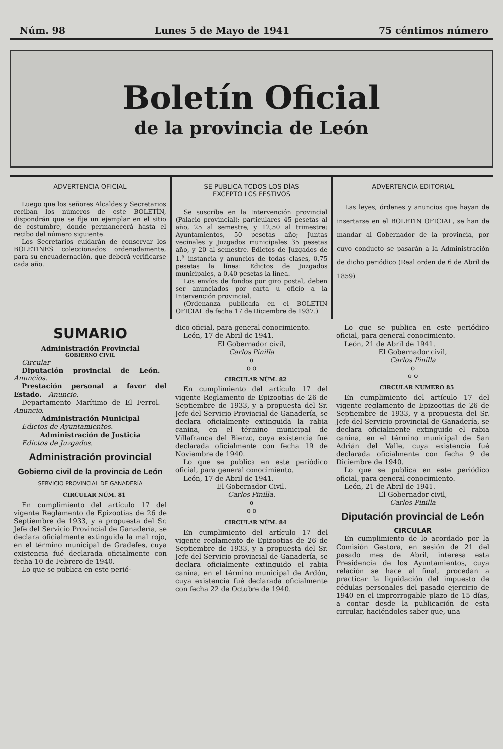Núm. 98 Lunes 5 de Mayo de 1941 75 céntimos número
Boletín Oficial
de la provincia de León
ADVERTENCIA OFICIAL
Luego que los señores Alcaldes y Secretarios reciban los números de este BOLETÍN, dispondrán que se fije un ejemplar en el sitio de costumbre, donde permanecerá hasta el recibo del número siguiente.
Los Secretarios cuidarán de conservar los BOLETINES coleccionados ordenadamente, para su encuadernación, que deberá verificarse cada año.
SE PUBLICA TODOS LOS DÍAS
EXCEPTO LOS FESTIVOS
Se suscribe en la Intervención provincial (Palacio provincial): particulares 45 pesetas al año, 25 al semestre, y 12,50 al trimestre; Ayuntamientos, 50 pesetas año; Juntas vecinales y Juzgados municipales 35 pesetas año, y 20 al semestre. Edictos de Juzgados de 1.<sup>a</sup> instancia y anuncios de todas clases, 0,75 pesetas la línea: Edictos de Juzgados municipales, a 0,40 pesetas la línea.
Los envíos de fondos por giro postal, deben ser anunciados por carta u oficio a la Intervención provincial.
(Ordenanza publicada en el BOLETIN OFICIAL de fecha 17 de Diciembre de 1937.)
ADVERTENCIA EDITORIAL
Las leyes, órdenes y anuncios que hayan de insertarse en el BOLETIN OFICIAL, se han de mandar al Gobernador de la provincia, por cuyo conducto se pasarán a la Administración de dicho periódico (Real orden de 6 de Abril de 1859)
SUMARIO
Administración Provincial
GOBIERNO CIVIL
Circular
Diputación provincial de León.—Anuncios.
Prestación personal a favor del Estado.—Anuncio.
Departamento Marítimo de El Ferrol.—Anuncio.
Administración Municipal
Edictos de Ayuntamientos.
Administración de Justicia
Edictos de Juzgados.
Administración provincial
Gobierno civil de la provincia de León
SERVICIO PROVINCIAL DE GANADERÍA
CIRCULAR NÚM. 81
En cumplimiento del artículo 17 del vigente Reglamento de Epizootias de 26 de Septiembre de 1933, y a propuesta del Sr. Jefe del Servicio Provincial de Ganadería, se declara oficialmente extinguida la mal rojo, en el término municipal de Gradefes, cuya existencia fué declarada oficialmente con fecha 10 de Febrero de 1940.
Lo que se publica en este perió-
dico oficial, para general conocimiento.
León, 17 de Abril de 1941.
El Gobernador civil,
Carlos Pinilla
o
o o
CIRCULAR NÚM. 82
En cumplimiento del artículo 17 del vigente Reglamento de Epizootias de 26 de Septiembre de 1933, y a propuesta del Sr. Jefe del Servicio Provincial de Ganadería, se declara oficialmente extinguida la rabia canina, en el término municipal de Villafranca del Bierzo, cuya existencia fué declarada oficialmente con fecha 19 de Noviembre de 1940.
Lo que se publica en este periódico oficial, para general conocimiento.
León, 17 de Abril de 1941.
El Gobernador Civil.
Carlos Pinilla.
o
o o
CIRCULAR NÚM. 84
En cumplimiento del artículo 17 del vigente reglamento de Epizootias de 26 de Septiembre de 1933, y a propuesta del Sr. Jefe del Servicio provincial de Ganadería, se declara oficialmente extinguido el rabia canina, en el término municipal de Ardón, cuya existencia fué declarada oficialmente con fecha 22 de Octubre de 1940.
Lo que se publica en este periódico oficial, para general conocimiento.
León, 21 de Abril de 1941.
El Gobernador civil,
Carlos Pinilla
o
o o
CIRCULAR NUMERO 85
En cumplimiento del artículo 17 del vigente reglamento de Epizootias de 26 de Septiembre de 1933, y a propuesta del Sr. Jefe del Servicio provincial de Ganadería, se declara oficialmente extinguido el rabia canina, en el término municipal de San Adrián del Valle, cuya existencia fué declarada oficialmente con fecha 9 de Diciembre de 1940.
Lo que se publica en este periódico oficial, para general conocimiento.
León, 21 de Abril de 1941.
El Gobernador civil,
Carlos Pinilla
Diputación provincial de León
CIRCULAR
En cumplimiento de lo acordado por la Comisión Gestora, en sesión de 21 del pasado mes de Abril, interesa esta Presidencia de los Ayuntamientos, cuya relación se hace al final, procedan a practicar la liquidación del impuesto de cédulas personales del pasado ejercicio de 1940 en el improrrogable plazo de 15 días, a contar desde la publicación de esta circular, haciéndoles saber que, una